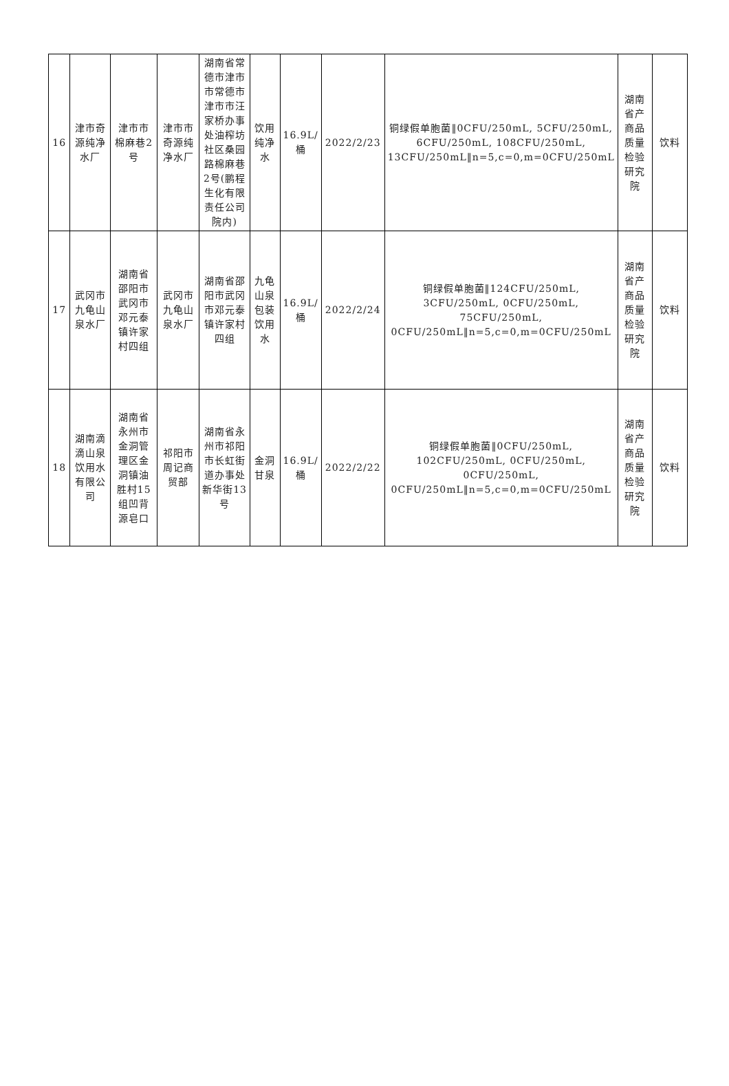| 16 | 津市奇源纯净水厂 | 津市市棉麻巷2号 | 津市市奇源纯净水厂 | 湖南省常德市津市市常德市津市市汪家桥办事处油榨坊社区桑园路棉麻巷2号(鹏程生化有限责任公司院内) | 饮用纯净水 | 16.9L/桶 | 2022/2/23 | 铜绿假单胞菌‖0CFU/250mL, 5CFU/250mL, 6CFU/250mL, 108CFU/250mL, 13CFU/250mL‖n=5,c=0,m=0CFU/250mL | 湖南省产商品质量检验研究院 | 饮料 |
| 17 | 武冈市九龟山泉水厂 | 湖南省邵阳市武冈市邓元泰镇许家村四组 | 武冈市九龟山泉水厂 | 湖南省邵阳市武冈市邓元泰镇许家村四组 | 九龟山泉包装饮用水 | 16.9L/桶 | 2022/2/24 | 铜绿假单胞菌‖124CFU/250mL, 3CFU/250mL, 0CFU/250mL, 75CFU/250mL, 0CFU/250mL‖n=5,c=0,m=0CFU/250mL | 湖南省产商品质量检验研究院 | 饮料 |
| 18 | 湖南滴滴山泉饮用水有限公司 | 湖南省永州市金洞管理区金洞镇油胜村15组凹背源皂口 | 祁阳市周记商贸部 | 湖南省永州市祁阳市长虹街道办事处新华街13号 | 金洞甘泉 | 16.9L/桶 | 2022/2/22 | 铜绿假单胞菌‖0CFU/250mL, 102CFU/250mL, 0CFU/250mL, 0CFU/250mL, 0CFU/250mL‖n=5,c=0,m=0CFU/250mL | 湖南省产商品质量检验研究院 | 饮料 |